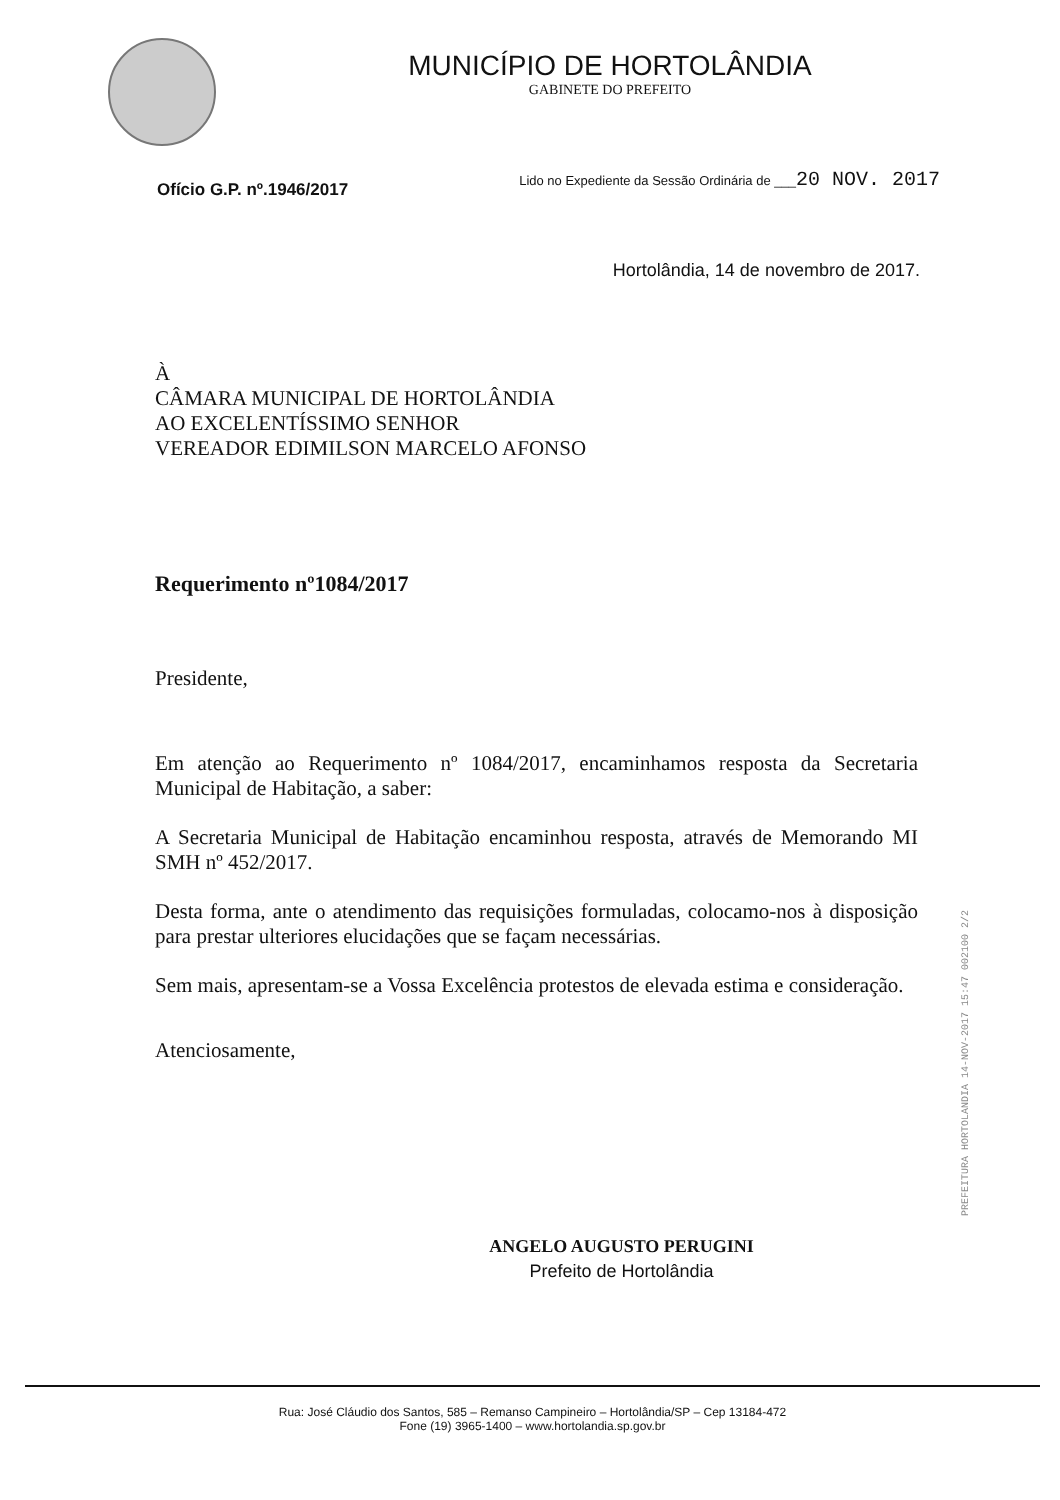MUNICÍPIO DE HORTOLÂNDIA
GABINETE DO PREFEITO
Ofício G.P. nº.1946/2017
Lido no Expediente da Sessão Ordinária de ___20 NOV. 2017
Hortolândia, 14 de novembro de 2017.
À
CÂMARA MUNICIPAL DE HORTOLÂNDIA
AO EXCELENTÍSSIMO SENHOR
VEREADOR EDIMILSON MARCELO AFONSO
Requerimento nº1084/2017
Presidente,
Em atenção ao Requerimento nº 1084/2017, encaminhamos resposta da Secretaria Municipal de Habitação, a saber:
A Secretaria Municipal de Habitação encaminhou resposta, através de Memorando MI SMH nº 452/2017.
Desta forma, ante o atendimento das requisições formuladas, colocamo-nos à disposição para prestar ulteriores elucidações que se façam necessárias.
Sem mais, apresentam-se a Vossa Excelência protestos de elevada estima e consideração.
Atenciosamente,
ANGELO AUGUSTO PERUGINI
Prefeito de Hortolândia
PREFEITURA HORTOLANDIA 14-NOV-2017 15:47 002100 2/2
Rua: José Cláudio dos Santos, 585 – Remanso Campineiro – Hortolândia/SP – Cep 13184-472
Fone (19) 3965-1400 – www.hortolandia.sp.gov.br